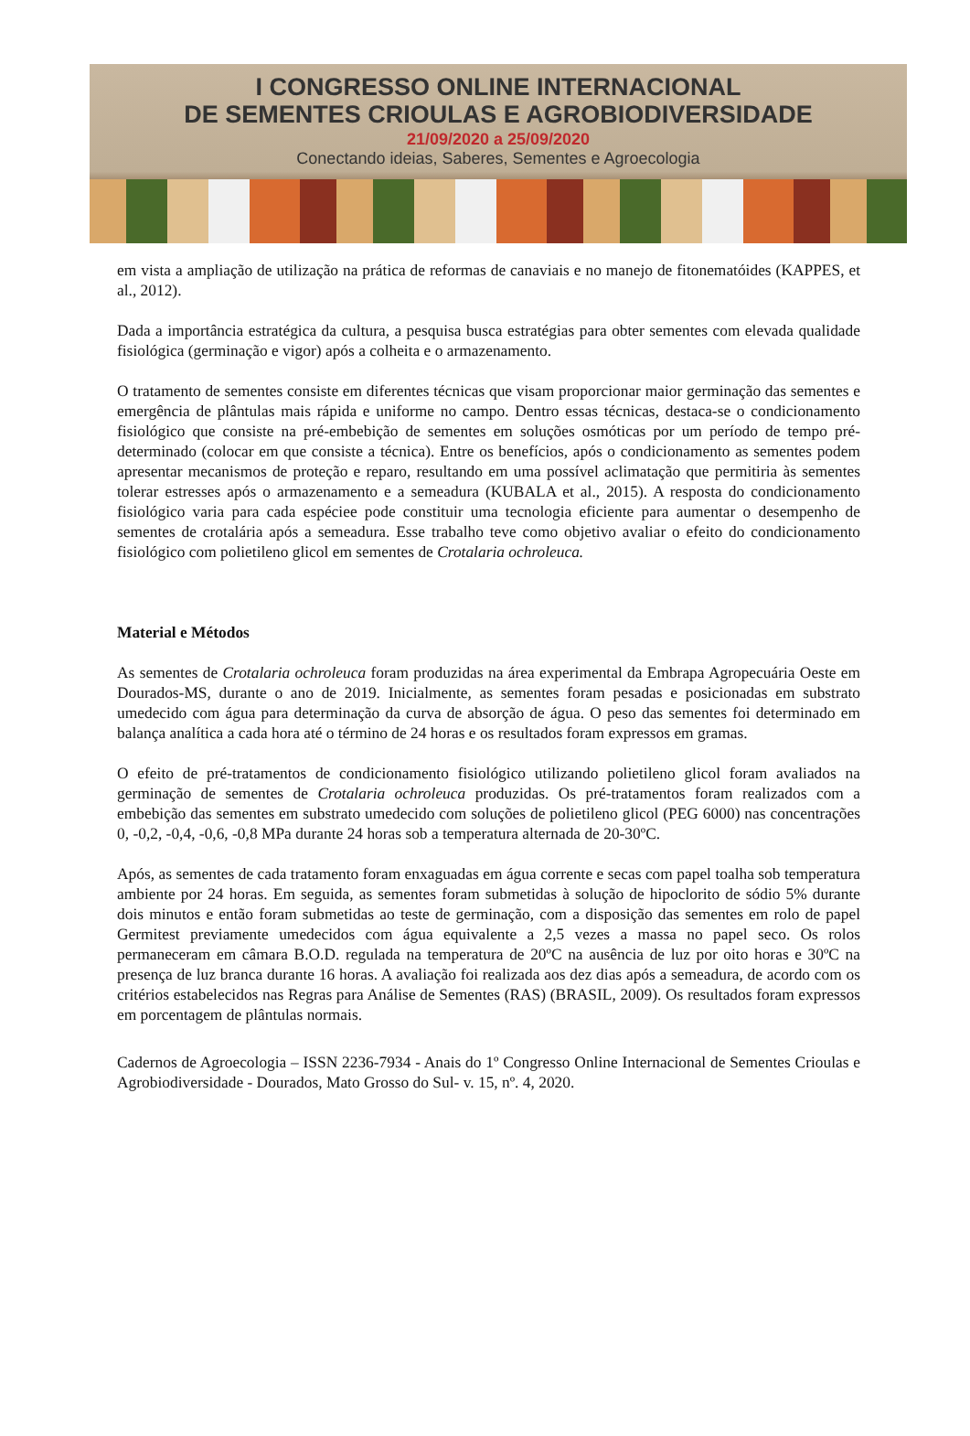I CONGRESSO ONLINE INTERNACIONAL
DE SEMENTES CRIOULAS E AGROBIODIVERSIDADE
21/09/2020 a 25/09/2020
Conectando ideias, Saberes, Sementes e Agroecologia
em vista a ampliação de utilização na prática de reformas de canaviais e no manejo de fitonematóides (KAPPES, et al., 2012).
Dada a importância estratégica da cultura, a pesquisa busca estratégias para obter sementes com elevada qualidade fisiológica (germinação e vigor) após a colheita e o armazenamento.
O tratamento de sementes consiste em diferentes técnicas que visam proporcionar maior germinação das sementes e emergência de plântulas mais rápida e uniforme no campo. Dentro essas técnicas, destaca-se o condicionamento fisiológico que consiste na pré-embebição de sementes em soluções osmóticas por um período de tempo pré-determinado (colocar em que consiste a técnica). Entre os benefícios, após o condicionamento as sementes podem apresentar mecanismos de proteção e reparo, resultando em uma possível aclimatação que permitiria às sementes tolerar estresses após o armazenamento e a semeadura (KUBALA et al., 2015). A resposta do condicionamento fisiológico varia para cada espéciee pode constituir uma tecnologia eficiente para aumentar o desempenho de sementes de crotalária após a semeadura. Esse trabalho teve como objetivo avaliar o efeito do condicionamento fisiológico com polietileno glicol em sementes de Crotalaria ochroleuca.
Material e Métodos
As sementes de Crotalaria ochroleuca foram produzidas na área experimental da Embrapa Agropecuária Oeste em Dourados-MS, durante o ano de 2019. Inicialmente, as sementes foram pesadas e posicionadas em substrato umedecido com água para determinação da curva de absorção de água. O peso das sementes foi determinado em balança analítica a cada hora até o término de 24 horas e os resultados foram expressos em gramas.
O efeito de pré-tratamentos de condicionamento fisiológico utilizando polietileno glicol foram avaliados na germinação de sementes de Crotalaria ochroleuca produzidas. Os pré-tratamentos foram realizados com a embebição das sementes em substrato umedecido com soluções de polietileno glicol (PEG 6000) nas concentrações 0, -0,2, -0,4, -0,6, -0,8 MPa durante 24 horas sob a temperatura alternada de 20-30ºC.
Após, as sementes de cada tratamento foram enxaguadas em água corrente e secas com papel toalha sob temperatura ambiente por 24 horas. Em seguida, as sementes foram submetidas à solução de hipoclorito de sódio 5% durante dois minutos e então foram submetidas ao teste de germinação, com a disposição das sementes em rolo de papel Germitest previamente umedecidos com água equivalente a 2,5 vezes a massa no papel seco. Os rolos permaneceram em câmara B.O.D. regulada na temperatura de 20ºC na ausência de luz por oito horas e 30ºC na presença de luz branca durante 16 horas. A avaliação foi realizada aos dez dias após a semeadura, de acordo com os critérios estabelecidos nas Regras para Análise de Sementes (RAS) (BRASIL, 2009). Os resultados foram expressos em porcentagem de plântulas normais.
Cadernos de Agroecologia – ISSN 2236-7934 - Anais do 1º Congresso Online Internacional de Sementes Crioulas e Agrobiodiversidade - Dourados, Mato Grosso do Sul- v. 15, nº. 4, 2020.